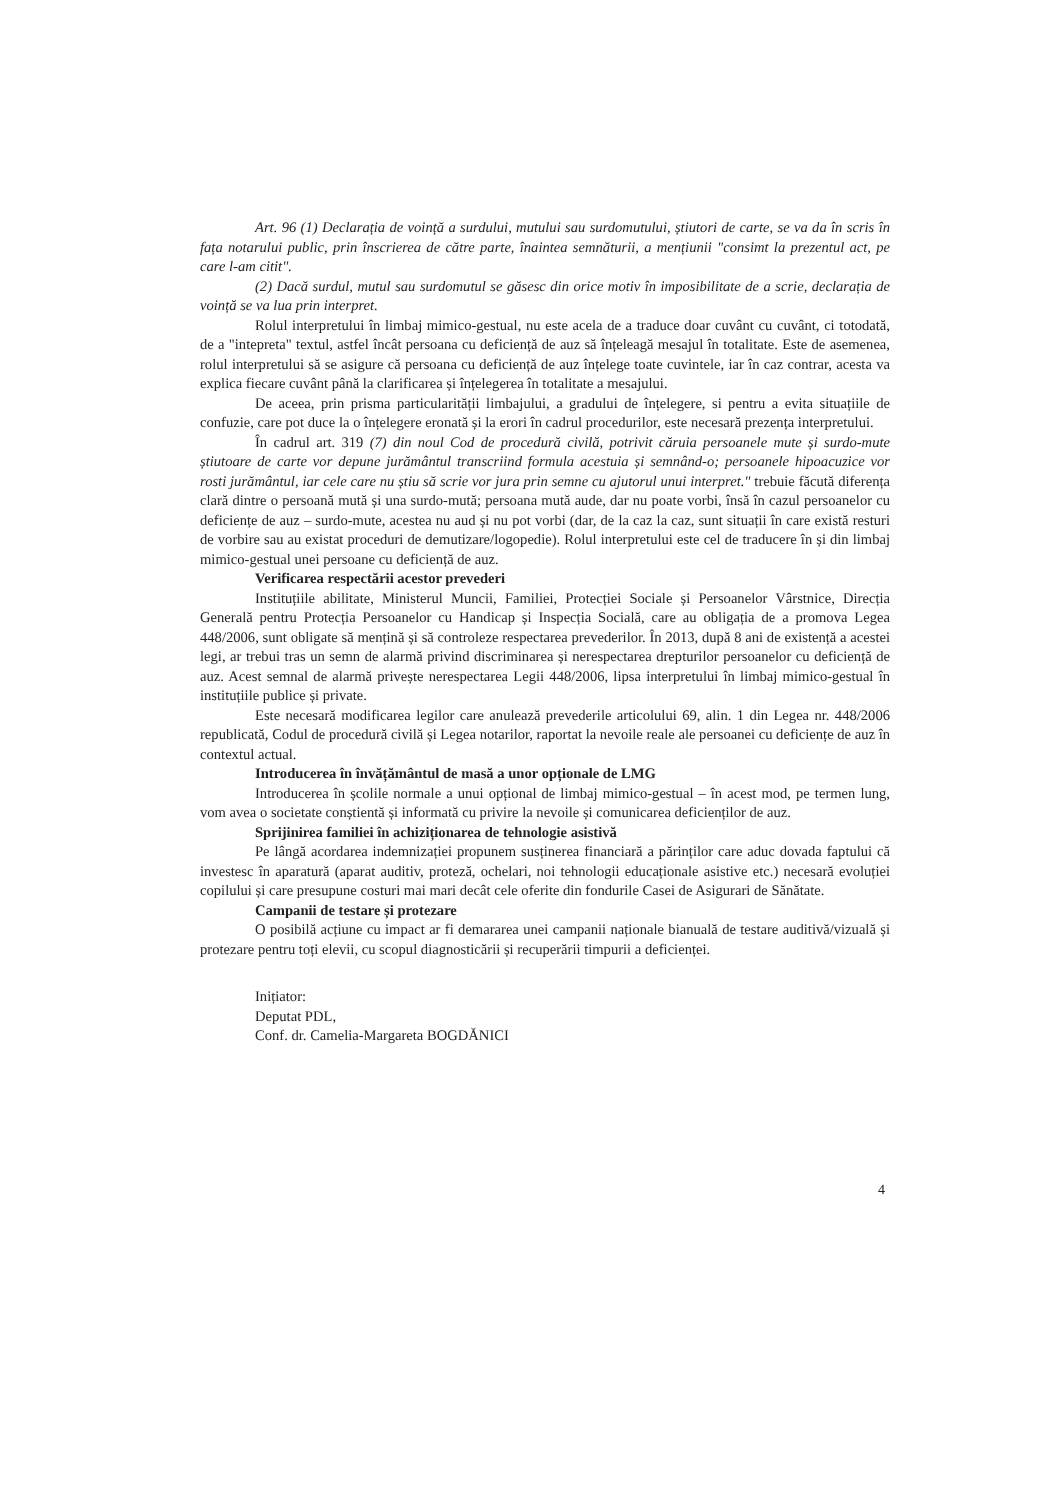Art. 96 (1) Declarația de voință a surdului, mutului sau surdomutului, știutori de carte, se va da în scris în fața notarului public, prin înscrierea de către parte, înaintea semnăturii, a mențiunii "consimt la prezentul act, pe care l-am citit".
(2) Dacă surdul, mutul sau surdomutul se găsesc din orice motiv în imposibilitate de a scrie, declarația de voință se va lua prin interpret.
Rolul interpretului în limbaj mimico-gestual, nu este acela de a traduce doar cuvânt cu cuvânt, ci totodată, de a "intepreta" textul, astfel încât persoana cu deficiență de auz să înțeleagă mesajul în totalitate. Este de asemenea, rolul interpretului să se asigure că persoana cu deficiență de auz înțelege toate cuvintele, iar în caz contrar, acesta va explica fiecare cuvânt până la clarificarea și înțelegerea în totalitate a mesajului.
De aceea, prin prisma particularității limbajului, a gradului de înțelegere, si pentru a evita situațiile de confuzie, care pot duce la o înțelegere eronată și la erori în cadrul procedurilor, este necesară prezența interpretului.
În cadrul art. 319 (7) din noul Cod de procedură civilă, potrivit căruia persoanele mute și surdo-mute știutoare de carte vor depune jurământul transcriind formula acestuia și semnând-o; persoanele hipoacuzice vor rosti jurământul, iar cele care nu știu să scrie vor jura prin semne cu ajutorul unui interpret." trebuie făcută diferența clară dintre o persoană mută și una surdo-mută; persoana mută aude, dar nu poate vorbi, însă în cazul persoanelor cu deficiențe de auz – surdo-mute, acestea nu aud și nu pot vorbi (dar, de la caz la caz, sunt situații în care există resturi de vorbire sau au existat proceduri de demutizare/logopedie). Rolul interpretului este cel de traducere în și din limbaj mimico-gestual unei persoane cu deficiență de auz.
Verificarea respectării acestor prevederi
Instituțiile abilitate, Ministerul Muncii, Familiei, Protecției Sociale și Persoanelor Vârstnice, Direcția Generală pentru Protecția Persoanelor cu Handicap și Inspecția Socială, care au obligația de a promova Legea 448/2006, sunt obligate să mențină și să controleze respectarea prevederilor. În 2013, după 8 ani de existență a acestei legi, ar trebui tras un semn de alarmă privind discriminarea și nerespectarea drepturilor persoanelor cu deficiență de auz. Acest semnal de alarmă privește nerespectarea Legii 448/2006, lipsa interpretului în limbaj mimico-gestual în instituțiile publice și private.
Este necesară modificarea legilor care anulează prevederile articolului 69, alin. 1 din Legea nr. 448/2006 republicată, Codul de procedură civilă și Legea notarilor, raportat la nevoile reale ale persoanei cu deficiențe de auz în contextul actual.
Introducerea în învățământul de masă a unor opționale de LMG
Introducerea în școlile normale a unui opțional de limbaj mimico-gestual – în acest mod, pe termen lung, vom avea o societate conștientă și informată cu privire la nevoile și comunicarea deficienților de auz.
Sprijinirea familiei în achiziționarea de tehnologie asistivă
Pe lângă acordarea indemnizației propunem susținerea financiară a părinților care aduc dovada faptului că investesc în aparatură (aparat auditiv, proteză, ochelari, noi tehnologii educaționale asistive etc.) necesară evoluției copilului și care presupune costuri mai mari decât cele oferite din fondurile Casei de Asigurari de Sănătate.
Campanii de testare și protezare
O posibilă acțiune cu impact ar fi demararea unei campanii naționale bianuală de testare auditivă/vizuală și protezare pentru toți elevii, cu scopul diagnosticării și recuperării timpurii a deficienței.
Inițiator:
Deputat PDL,
Conf. dr. Camelia-Margareta BOGDĂNICI
4